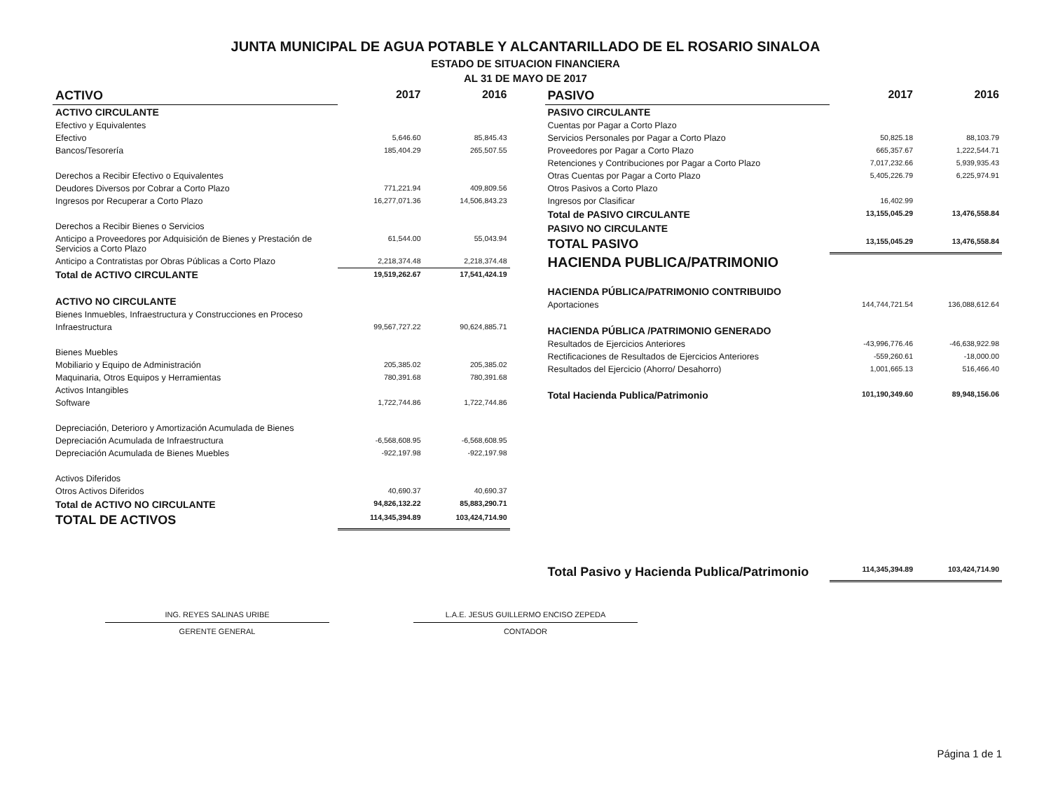JUNTA MUNICIPAL DE AGUA POTABLE Y ALCANTARILLADO DE EL ROSARIO SINALOA
ESTADO DE SITUACION FINANCIERA
AL 31 DE MAYO DE 2017
| ACTIVO | 2017 | 2016 |
| --- | --- | --- |
| ACTIVO CIRCULANTE | | |
| Efectivo y Equivalentes | | |
| Efectivo | 5,646.60 | 85,845.43 |
| Bancos/Tesorería | 185,404.29 | 265,507.55 |
| Derechos a Recibir Efectivo o Equivalentes | | |
| Deudores Diversos por Cobrar a Corto Plazo | 771,221.94 | 409,809.56 |
| Ingresos por Recuperar a Corto Plazo | 16,277,071.36 | 14,506,843.23 |
| Derechos a Recibir Bienes o Servicios | | |
| Anticipo a Proveedores por Adquisición de Bienes y Prestación de Servicios a Corto Plazo | 61,544.00 | 55,043.94 |
| Anticipo a Contratistas por Obras Públicas a Corto Plazo | 2,218,374.48 | 2,218,374.48 |
| Total de ACTIVO CIRCULANTE | 19,519,262.67 | 17,541,424.19 |
| ACTIVO NO CIRCULANTE | | |
| Bienes Inmuebles, Infraestructura y Construcciones en Proceso | | |
| Infraestructura | 99,567,727.22 | 90,624,885.71 |
| Bienes Muebles | | |
| Mobiliario y Equipo de Administración | 205,385.02 | 205,385.02 |
| Maquinaria, Otros Equipos y Herramientas | 780,391.68 | 780,391.68 |
| Activos Intangibles | | |
| Software | 1,722,744.86 | 1,722,744.86 |
| Depreciación, Deterioro y Amortización Acumulada de Bienes | | |
| Depreciación Acumulada de Infraestructura | -6,568,608.95 | -6,568,608.95 |
| Depreciación Acumulada de Bienes Muebles | -922,197.98 | -922,197.98 |
| Activos Diferidos | | |
| Otros Activos Diferidos | 40,690.37 | 40,690.37 |
| Total de ACTIVO NO CIRCULANTE | 94,826,132.22 | 85,883,290.71 |
| TOTAL DE ACTIVOS | 114,345,394.89 | 103,424,714.90 |
| PASIVO | 2017 | 2016 |
| --- | --- | --- |
| PASIVO CIRCULANTE | | |
| Cuentas por Pagar a Corto Plazo | | |
| Servicios Personales por Pagar a Corto Plazo | 50,825.18 | 88,103.79 |
| Proveedores por Pagar a Corto Plazo | 665,357.67 | 1,222,544.71 |
| Retenciones y Contribuciones por Pagar a Corto Plazo | 7,017,232.66 | 5,939,935.43 |
| Otras Cuentas por Pagar a Corto Plazo | 5,405,226.79 | 6,225,974.91 |
| Otros Pasivos a Corto Plazo | | |
| Ingresos por Clasificar | 16,402.99 | |
| Total de PASIVO CIRCULANTE | 13,155,045.29 | 13,476,558.84 |
| PASIVO NO CIRCULANTE | | |
| TOTAL PASIVO | 13,155,045.29 | 13,476,558.84 |
| HACIENDA PUBLICA/PATRIMONIO | | |
| HACIENDA PÚBLICA/PATRIMONIO CONTRIBUIDO | | |
| Aportaciones | 144,744,721.54 | 136,088,612.64 |
| HACIENDA PÚBLICA /PATRIMONIO GENERADO | | |
| Resultados de Ejercicios Anteriores | -43,996,776.46 | -46,638,922.98 |
| Rectificaciones de Resultados de Ejercicios Anteriores | -559,260.61 | -18,000.00 |
| Resultados del Ejercicio (Ahorro/ Desahorro) | 1,001,665.13 | 516,466.40 |
| Total Hacienda Publica/Patrimonio | 101,190,349.60 | 89,948,156.06 |
| Total Pasivo y Hacienda Publica/Patrimonio | 114,345,394.89 | 103,424,714.90 |
ING. REYES SALINAS URIBE
GERENTE GENERAL
L.A.E. JESUS GUILLERMO ENCISO ZEPEDA
CONTADOR
Página 1 de 1